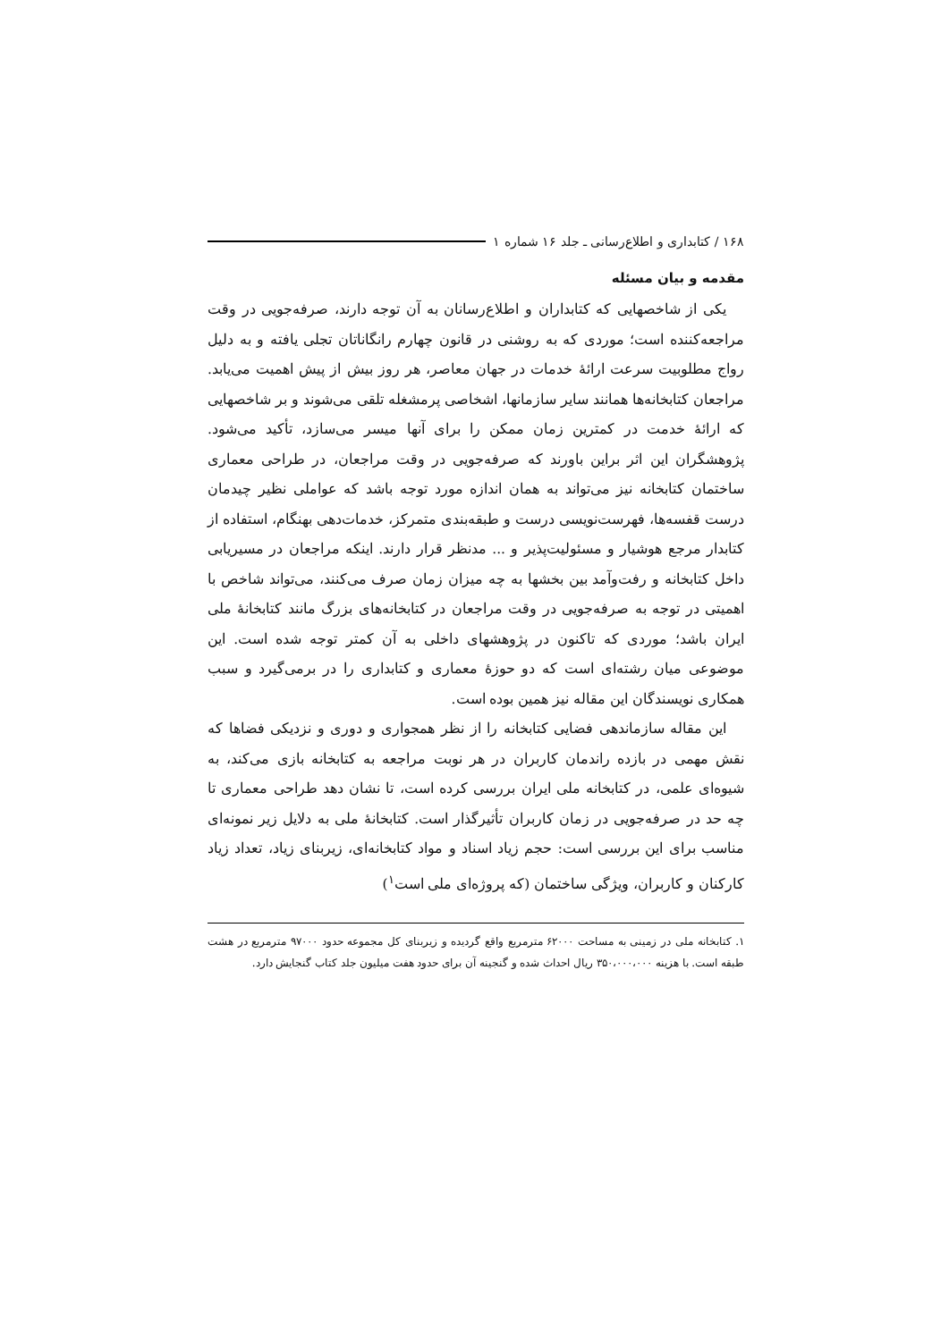۱۶۸ / کتابداری و اطلاع‌رسانی ـ جلد ۱۶ شماره ۱
مقدمه و بیان مسئله
یکی از شاخصهایی که کتابداران و اطلاع‌رسانان به آن توجه دارند، صرفه‌جویی در وقت مراجعه‌کننده است؛ موردی که به روشنی در قانون چهارم رانگاناتان تجلی یافته و به دلیل رواج مطلوبیت سرعت ارائهٔ خدمات در جهان معاصر، هر روز بیش از پیش اهمیت می‌یابد. مراجعان کتابخانه‌ها همانند سایر سازمانها، اشخاصی پرمشغله تلقی می‌شوند و بر شاخصهایی که ارائهٔ خدمت در کمترین زمان ممکن را برای آنها میسر می‌سازد، تأکید می‌شود. پژوهشگران این اثر براین باورند که صرفه‌جویی در وقت مراجعان، در طراحی معماری ساختمان کتابخانه نیز می‌تواند به همان اندازه مورد توجه باشد که عواملی نظیر چیدمان درست قفسه‌ها، فهرست‌نویسی درست و طبقه‌بندی متمرکز، خدمات‌دهی بهنگام، استفاده از کتابدار مرجع هوشیار و مسئولیت‌پذیر و ... مدنظر قرار دارند. اینکه مراجعان در مسیریابی داخل کتابخانه و رفت‌وآمد بین بخشها به چه میزان زمان صرف می‌کنند، می‌تواند شاخص با اهمیتی در توجه به صرفه‌جویی در وقت مراجعان در کتابخانه‌های بزرگ مانند کتابخانهٔ ملی ایران باشد؛ موردی که تاکنون در پژوهشهای داخلی به آن کمتر توجه شده است. این موضوعی میان رشته‌ای است که دو حوزهٔ معماری و کتابداری را در برمی‌گیرد و سبب همکاری نویسندگان این مقاله نیز همین بوده است.
این مقاله سازماندهی فضایی کتابخانه را از نظر همجواری و دوری و نزدیکی فضاها که نقش مهمی در بازده راندمان کاربران در هر نوبت مراجعه به کتابخانه بازی می‌کند، به شیوه‌ای علمی، در کتابخانه ملی ایران بررسی کرده است، تا نشان دهد طراحی معماری تا چه حد در صرفه‌جویی در زمان کاربران تأثیرگذار است. کتابخانهٔ ملی به دلایل زیر نمونه‌ای مناسب برای این بررسی است: حجم زیاد اسناد و مواد کتابخانه‌ای، زیربنای زیاد، تعداد زیاد کارکنان و کاربران، ویژگی ساختمان (که پروژه‌ای ملی است<sup>۱</sup>)
۱. کتابخانه ملی در زمینی به مساحت ۶۲۰۰۰ مترمربع واقع گردیده و زیربنای کل مجموعه حدود ۹۷۰۰۰ مترمربع در هشت طبقه است. با هزینه ۳۵۰،۰۰۰،۰۰۰ ریال احداث شده و گنجینه آن برای حدود هفت میلیون جلد کتاب گنجایش دارد.